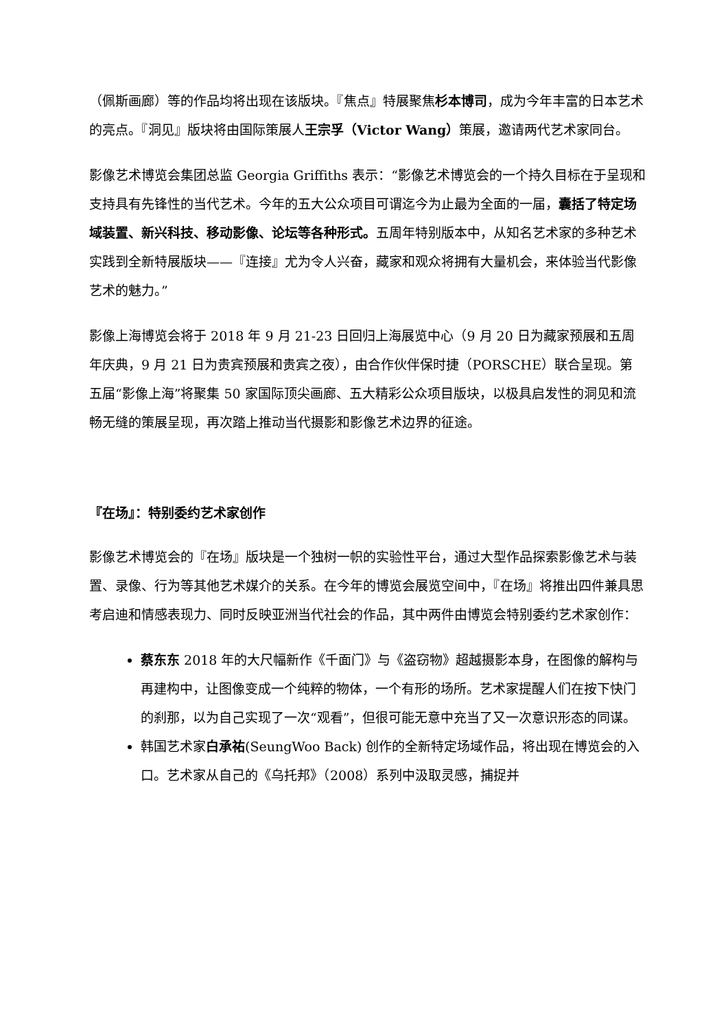（佩斯画廊）等的作品均将出现在该版块。『焦点』特展聚焦杉本博司，成为今年丰富的日本艺术的亮点。『洞见』版块将由国际策展人王宗孚（Victor Wang）策展，邀请两代艺术家同台。
影像艺术博览会集团总监 Georgia Griffiths 表示：“影像艺术博览会的一个持久目标在于呈现和支持具有先锋性的当代艺术。今年的五大公众项目可谓迄今为止最为全面的一届，囊括了特定场域装置、新兴科技、移动影像、论坛等各种形式。五周年特别版本中，从知名艺术家的多种艺术实践到全新特展版块——『连接』尤为令人兴奋，藏家和观众将拥有大量机会，来体验当代影像艺术的魅力。”
影像上海博览会将于 2018 年 9 月 21-23 日回归上海展览中心（9 月 20 日为藏家预展和五周年庆典，9 月 21 日为贵宾预展和贵宾之夜），由合作伙伴保时捷（PORSCHE）联合呈现。第五届“影像上海”将聚集 50 家国际顶尖画廊、五大精彩公众项目版块，以极具启发性的洞见和流畅无缝的策展呈现，再次踏上推动当代摄影和影像艺术边界的征途。
『在场』：特别委约艺术家创作
影像艺术博览会的『在场』版块是一个独树一帜的实验性平台，通过大型作品探索影像艺术与装置、录像、行为等其他艺术媒介的关系。在今年的博览会展览空间中，『在场』将推出四件兼具思考启迪和情感表现力、同时反映亚洲当代社会的作品，其中两件由博览会特别委约艺术家创作：
蔡东东 2018 年的大尺幅新作《千面门》与《盗窃物》超越摄影本身，在图像的解构与再建构中，让图像变成一个纯粹的物体，一个有形的场所。艺术家提醒人们在按下快门的刹那，以为自己实现了一次“观看”，但很可能无意中充当了又一次意识形态的同谋。
韩国艺术家白承祐(SeungWoo Back) 创作的全新特定场域作品，将出现在博览会的入口。艺术家从自己的《乌托邦》（2008）系列中汲取灵感，捕捉并